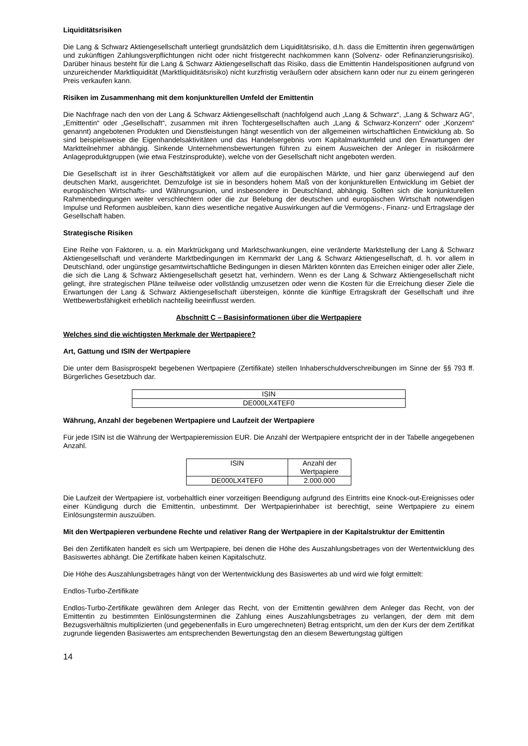Liquiditätsrisiken
Die Lang & Schwarz Aktiengesellschaft unterliegt grundsätzlich dem Liquiditätsrisiko, d.h. dass die Emittentin ihren gegenwärtigen und zukünftigen Zahlungsverpflichtungen nicht oder nicht fristgerecht nachkommen kann (Solvenz- oder Refinanzierungsrisiko). Darüber hinaus besteht für die Lang & Schwarz Aktiengesellschaft das Risiko, dass die Emittentin Handelspositionen aufgrund von unzureichender Marktliquidität (Marktliquiditätsrisiko) nicht kurzfristig veräußern oder absichern kann oder nur zu einem geringeren Preis verkaufen kann.
Risiken im Zusammenhang mit dem konjunkturellen Umfeld der Emittentin
Die Nachfrage nach den von der Lang & Schwarz Aktiengesellschaft (nachfolgend auch „Lang & Schwarz“, „Lang & Schwarz AG“, „Emittentin“ oder „Gesellschaft“, zusammen mit ihren Tochtergesellschaften auch „Lang & Schwarz-Konzern“ oder „Konzern“ genannt) angebotenen Produkten und Dienstleistungen hängt wesentlich von der allgemeinen wirtschaftlichen Entwicklung ab. So sind beispielsweise die Eigenhandelsaktivitäten und das Handelsergebnis vom Kapitalmarktumfeld und den Erwartungen der Marktteilnehmer abhängig. Sinkende Unternehmensbewertungen führen zu einem Ausweichen der Anleger in risikoärmere Anlageproduktgruppen (wie etwa Festzinsprodukte), welche von der Gesellschaft nicht angeboten werden.
Die Gesellschaft ist in ihrer Geschäftstätigkeit vor allem auf die europäischen Märkte, und hier ganz überwiegend auf den deutschen Markt, ausgerichtet. Demzufolge ist sie in besonders hohem Maß von der konjunkturellen Entwicklung im Gebiet der europäischen Wirtschafts- und Währungsunion, und insbesondere in Deutschland, abhängig. Sollten sich die konjunkturellen Rahmenbedingungen weiter verschlechtern oder die zur Belebung der deutschen und europäischen Wirtschaft notwendigen Impulse und Reformen ausbleiben, kann dies wesentliche negative Auswirkungen auf die Vermögens-, Finanz- und Ertragslage der Gesellschaft haben.
Strategische Risiken
Eine Reihe von Faktoren, u. a. ein Marktrückgang und Marktschwankungen, eine veränderte Marktstellung der Lang & Schwarz Aktiengesellschaft und veränderte Marktbedingungen im Kernmarkt der Lang & Schwarz Aktiengesellschaft, d. h. vor allem in Deutschland, oder ungünstige gesamtwirtschaftliche Bedingungen in diesen Märkten könnten das Erreichen einiger oder aller Ziele, die sich die Lang & Schwarz Aktiengesellschaft gesetzt hat, verhindern. Wenn es der Lang & Schwarz Aktiengesellschaft nicht gelingt, ihre strategischen Pläne teilweise oder vollständig umzusetzen oder wenn die Kosten für die Erreichung dieser Ziele die Erwartungen der Lang & Schwarz Aktiengesellschaft übersteigen, könnte die künftige Ertragskraft der Gesellschaft und ihre Wettbewerbsfähigkeit erheblich nachteilig beeinflusst werden.
Abschnitt C – Basisinformationen über die Wertpapiere
Welches sind die wichtigsten Merkmale der Wertpapiere?
Art, Gattung und ISIN der Wertpapiere
Die unter dem Basisprospekt begebenen Wertpapiere (Zertifikate) stellen Inhaberschuldverschreibungen im Sinne der §§ 793 ff. Bürgerliches Gesetzbuch dar.
| ISIN |
| DE000LX4TEF0 |
Währung, Anzahl der begebenen Wertpapiere und Laufzeit der Wertpapiere
Für jede ISIN ist die Währung der Wertpapieremission EUR. Die Anzahl der Wertpapiere entspricht der in der Tabelle angegebenen Anzahl.
| ISIN | Anzahl der Wertpapiere |
| DE000LX4TEF0 | 2.000.000 |
Die Laufzeit der Wertpapiere ist, vorbehaltlich einer vorzeitigen Beendigung aufgrund des Eintritts eine Knock-out-Ereignisses oder einer Kündigung durch die Emittentin, unbestimmt. Der Wertpapierinhaber ist berechtigt, seine Wertpapiere zu einem Einlösungstermin auszuüben.
Mit den Wertpapieren verbundene Rechte und relativer Rang der Wertpapiere in der Kapitalstruktur der Emittentin
Bei den Zertifikaten handelt es sich um Wertpapiere, bei denen die Höhe des Auszahlungsbetrages von der Wertentwicklung des Basiswertes abhängt. Die Zertifikate haben keinen Kapitalschutz.
Die Höhe des Auszahlungsbetrages hängt von der Wertentwicklung des Basiswertes ab und wird wie folgt ermittelt:
Endlos-Turbo-Zertifikate
Endlos-Turbo-Zertifikate gewähren dem Anleger das Recht, von der Emittentin gewähren dem Anleger das Recht, von der Emittentin zu bestimmten Einlösungsterminen die Zahlung eines Auszahlungsbetrages zu verlangen, der dem mit dem Bezugsverhältnis multiplizierten (und gegebenenfalls in Euro umgerechneten) Betrag entspricht, um den der Kurs der dem Zertifikat zugrunde liegenden Basiswertes am entsprechenden Bewertungstag den an diesem Bewertungstag gültigen
14